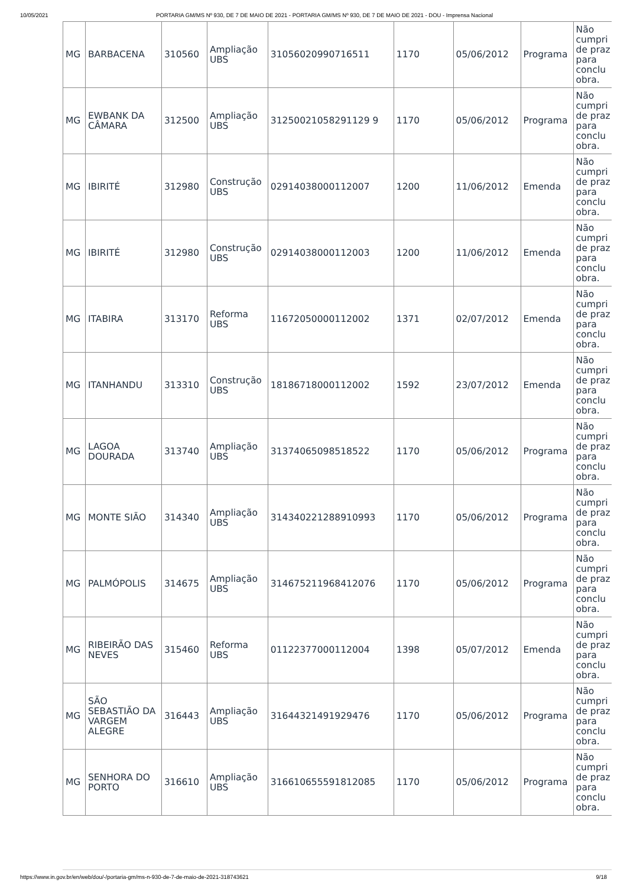10/05/2021 PORTARIA GM/MS Nº 930, DE 7 DE MAIO DE 2021 - PORTARIA GM/MS Nº 930, DE 7 DE MAIO DE 2021 - DOU - Imprensa Nacional
| MG | BARBACENA | 310560 | Ampliação UBS | 31056020990716511 | 1170 | 05/06/2012 | Programa | Não cumpri de praz para conclu obra. |
| MG | EWBANK DA CÂMARA | 312500 | Ampliação UBS | 31250021058291129 9 | 1170 | 05/06/2012 | Programa | Não cumpri de praz para conclu obra. |
| MG | IBIRITÉ | 312980 | Construção UBS | 02914038000112007 | 1200 | 11/06/2012 | Emenda | Não cumpri de praz para conclu obra. |
| MG | IBIRITÉ | 312980 | Construção UBS | 02914038000112003 | 1200 | 11/06/2012 | Emenda | Não cumpri de praz para conclu obra. |
| MG | ITABIRA | 313170 | Reforma UBS | 11672050000112002 | 1371 | 02/07/2012 | Emenda | Não cumpri de praz para conclu obra. |
| MG | ITANHANDU | 313310 | Construção UBS | 18186718000112002 | 1592 | 23/07/2012 | Emenda | Não cumpri de praz para conclu obra. |
| MG | LAGOA DOURADA | 313740 | Ampliação UBS | 31374065098518522 | 1170 | 05/06/2012 | Programa | Não cumpri de praz para conclu obra. |
| MG | MONTE SIÃO | 314340 | Ampliação UBS | 314340221288910993 | 1170 | 05/06/2012 | Programa | Não cumpri de praz para conclu obra. |
| MG | PALMÓPOLIS | 314675 | Ampliação UBS | 314675211968412076 | 1170 | 05/06/2012 | Programa | Não cumpri de praz para conclu obra. |
| MG | RIBEIRÃO DAS NEVES | 315460 | Reforma UBS | 01122377000112004 | 1398 | 05/07/2012 | Emenda | Não cumpri de praz para conclu obra. |
| MG | SÃO SEBASTIÃO DA VARGEM ALEGRE | 316443 | Ampliação UBS | 31644321491929476 | 1170 | 05/06/2012 | Programa | Não cumpri de praz para conclu obra. |
| MG | SENHORA DO PORTO | 316610 | Ampliação UBS | 316610655591812085 | 1170 | 05/06/2012 | Programa | Não cumpri de praz para conclu obra. |
https://www.in.gov.br/en/web/dou/-/portaria-gm/ms-n-930-de-7-de-maio-de-2021-318743621 9/18